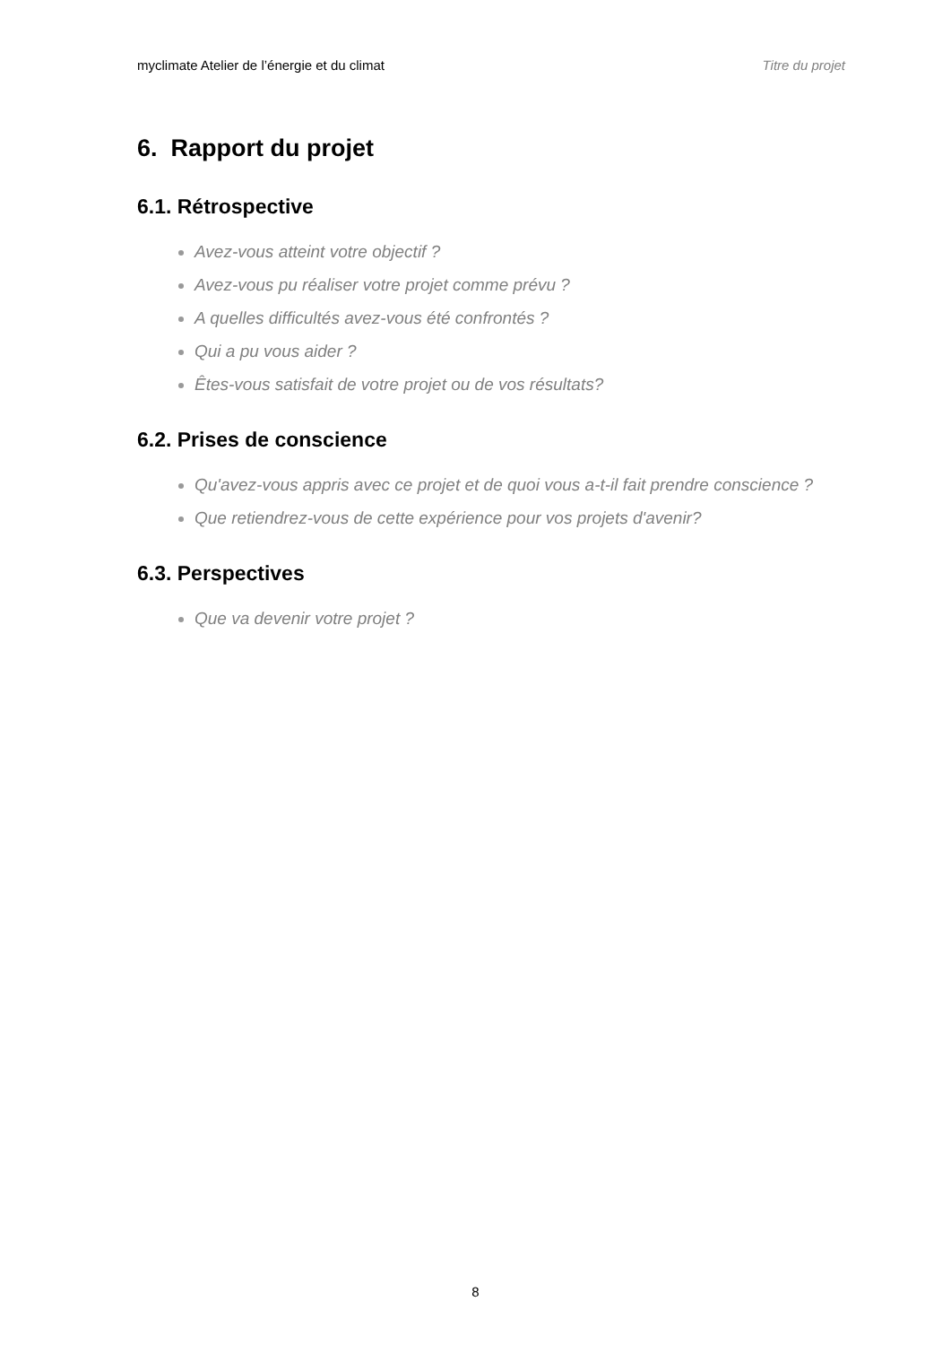myclimate Atelier de l’énergie et du climat Titre du projet
6. Rapport du projet
6.1. Rétrospective
Avez-vous atteint votre objectif ?
Avez-vous pu réaliser votre projet comme prévu ?
A quelles difficultés avez-vous été confrontés ?
Qui a pu vous aider ?
Êtes-vous satisfait de votre projet ou de vos résultats?
6.2. Prises de conscience
Qu'avez-vous appris avec ce projet et de quoi vous a-t-il fait prendre conscience ?
Que retiendrez-vous de cette expérience pour vos projets d'avenir?
6.3. Perspectives
Que va devenir votre projet ?
8